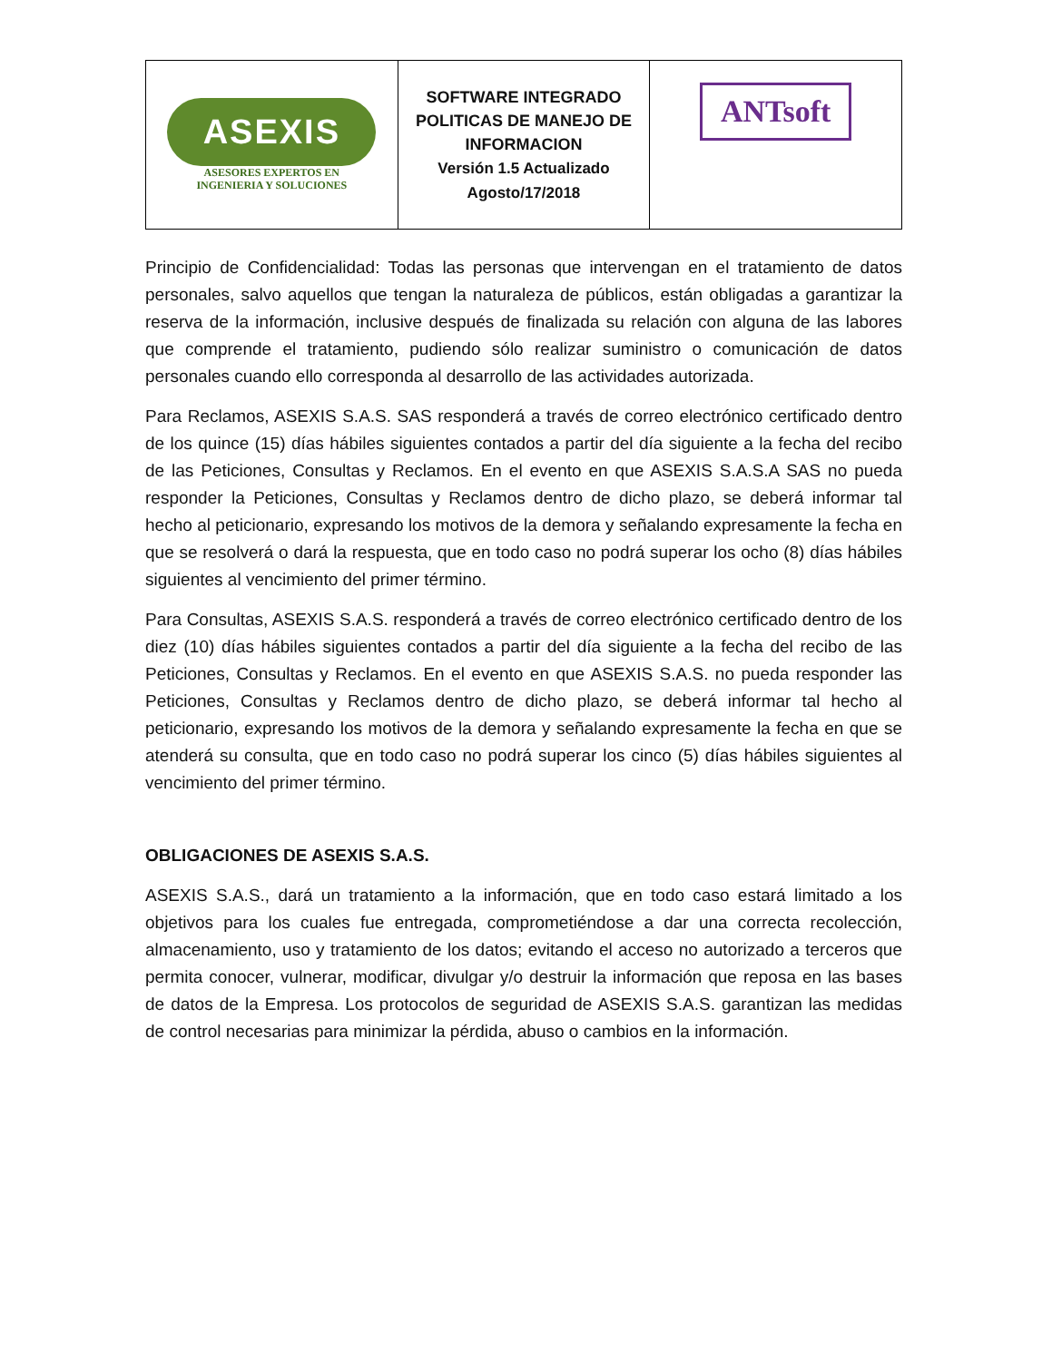| ASEXIS ASESORES EXPERTOS EN INGENIERIA Y SOLUCIONES | SOFTWARE INTEGRADO POLITICAS DE MANEJO DE INFORMACION Versión 1.5 Actualizado Agosto/17/2018 | ANTsoft |
Principio de Confidencialidad: Todas las personas que intervengan en el tratamiento de datos personales, salvo aquellos que tengan la naturaleza de públicos, están obligadas a garantizar la reserva de la información, inclusive después de finalizada su relación con alguna de las labores que comprende el tratamiento, pudiendo sólo realizar suministro o comunicación de datos personales cuando ello corresponda al desarrollo de las actividades autorizada.
Para Reclamos, ASEXIS S.A.S. SAS responderá a través de correo electrónico certificado dentro de los quince (15) días hábiles siguientes contados a partir del día siguiente a la fecha del recibo de las Peticiones, Consultas y Reclamos. En el evento en que ASEXIS S.A.S.A SAS no pueda responder la Peticiones, Consultas y Reclamos dentro de dicho plazo, se deberá informar tal hecho al peticionario, expresando los motivos de la demora y señalando expresamente la fecha en que se resolverá o dará la respuesta, que en todo caso no podrá superar los ocho (8) días hábiles siguientes al vencimiento del primer término.
Para Consultas, ASEXIS S.A.S. responderá a través de correo electrónico certificado dentro de los diez (10) días hábiles siguientes contados a partir del día siguiente a la fecha del recibo de las Peticiones, Consultas y Reclamos. En el evento en que ASEXIS S.A.S. no pueda responder las Peticiones, Consultas y Reclamos dentro de dicho plazo, se deberá informar tal hecho al peticionario, expresando los motivos de la demora y señalando expresamente la fecha en que se atenderá su consulta, que en todo caso no podrá superar los cinco (5) días hábiles siguientes al vencimiento del primer término.
OBLIGACIONES DE ASEXIS S.A.S.
ASEXIS S.A.S., dará un tratamiento a la información, que en todo caso estará limitado a los objetivos para los cuales fue entregada, comprometiéndose a dar una correcta recolección, almacenamiento, uso y tratamiento de los datos; evitando el acceso no autorizado a terceros que permita conocer, vulnerar, modificar, divulgar y/o destruir la información que reposa en las bases de datos de la Empresa. Los protocolos de seguridad de ASEXIS S.A.S. garantizan las medidas de control necesarias para minimizar la pérdida, abuso o cambios en la información.